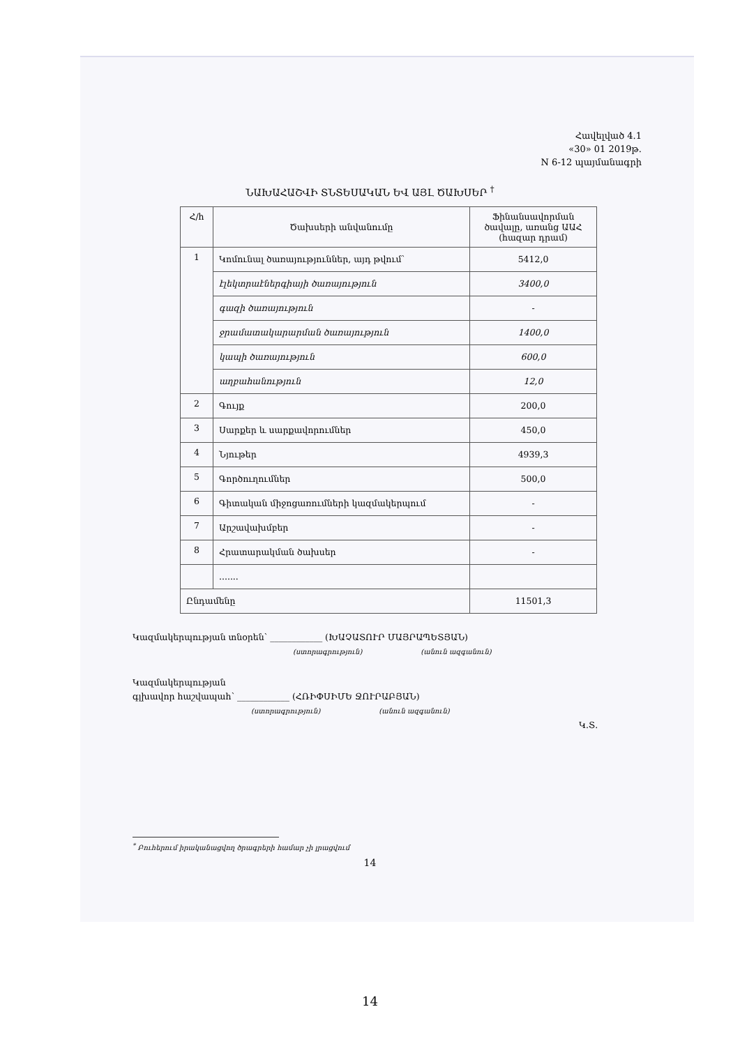Հավելված 4.1
«30» 01 2019թ.
N 6-12 պայմանագրի
ՆԱԽԱՀԱՇՎԻ ՏՆՏԵՍԱԿԱՆ ԵՎ ԱՅԼ ԾԱԽՍԵՐ <sup>†</sup>
| Հ/հ | Ծախսերի անվանումը | Ֆինանսավորման ծավալը, առանց ԱԱՀ (հազար դրամ) |
| --- | --- | --- |
| 1 | Կոմունալ ծառայություններ, այդ թվում՝ | 5412,0 |
| | էլեկտրաէներգիայի ծառայություն | 3400,0 |
| | գազի ծառայություն | - |
| | ջրամատակարարման ծառայություն | 1400,0 |
| | կապի ծառայություն | 600,0 |
| | աղբահանություն | 12,0 |
| 2 | Գույք | 200,0 |
| 3 | Սարքեր և սարքավորումներ | 450,0 |
| 4 | Նյութեր | 4939,3 |
| 5 | Գործուղումներ | 500,0 |
| 6 | Գիտական միջոցառումների կազմակերպում | - |
| 7 | Արշավախմբեր | - |
| 8 | Հրատարակման ծախսեր | - |
| | ....... | |
| Ընդամենը | | 11501,3 |
Կազմակերպության տնօրեն՝ ____________ (ԽԱՉԱՏՈՒՐ ՄԱՅՐԱՊԵՏՅԱՆ)
(ստորագրություն) (անուն ազգանուն)
Կազմակերպության
գլխավոր հաշվապահ՝ ____________ (ՀՌԻՓՍԻՄԵ ՋՈՒՐԱԲՅԱՆ)
(ստորագրություն) (անուն ազգանուն)
Կ.Տ.
<sup>*</sup> Բուհերում իրականացվող ծրագրերի համար չի լրացվում
14
14